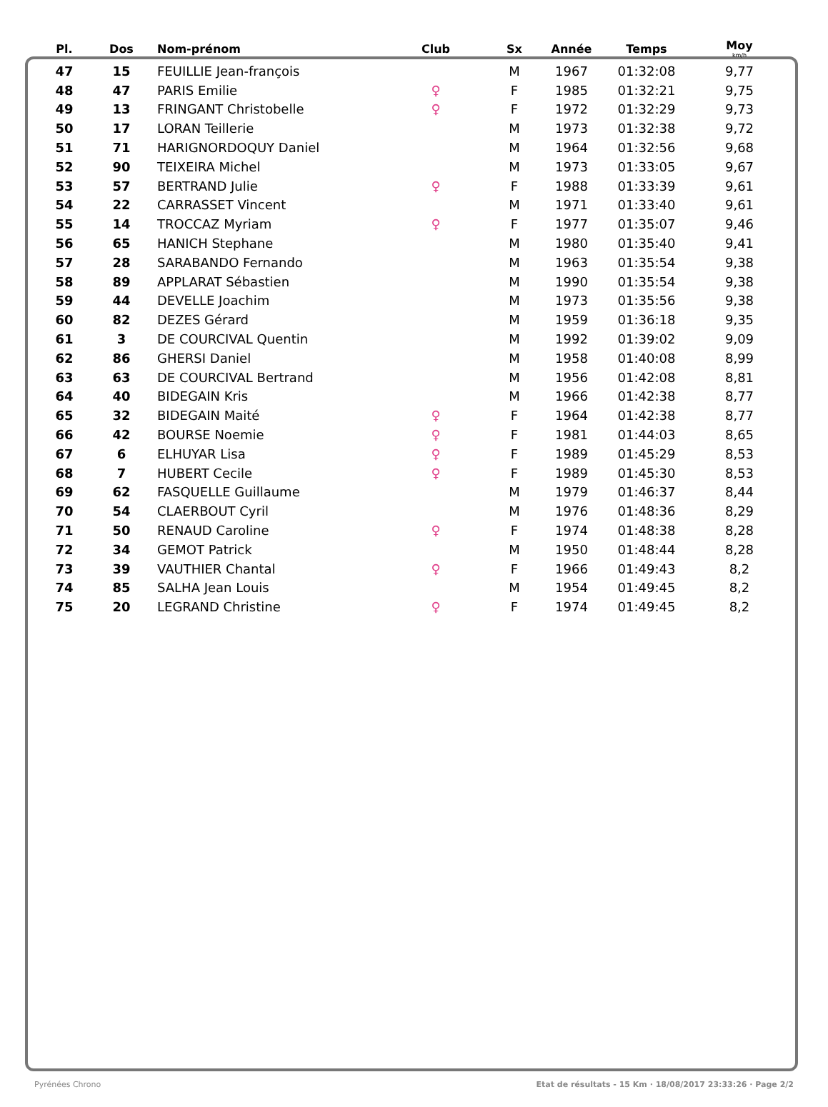| Pl. | Dos | Nom-prénom | Club | Sx | Année | Temps | Moy km/h |
| --- | --- | --- | --- | --- | --- | --- | --- |
| 47 | 15 | FEUILLIE Jean-françois | | M | 1967 | 01:32:08 | 9,77 |
| 48 | 47 | PARIS Emilie | ♀ | F | 1985 | 01:32:21 | 9,75 |
| 49 | 13 | FRINGANT Christobelle | ♀ | F | 1972 | 01:32:29 | 9,73 |
| 50 | 17 | LORAN Teillerie | | M | 1973 | 01:32:38 | 9,72 |
| 51 | 71 | HARIGNORDOQUY Daniel | | M | 1964 | 01:32:56 | 9,68 |
| 52 | 90 | TEIXEIRA Michel | | M | 1973 | 01:33:05 | 9,67 |
| 53 | 57 | BERTRAND Julie | ♀ | F | 1988 | 01:33:39 | 9,61 |
| 54 | 22 | CARRASSET Vincent | | M | 1971 | 01:33:40 | 9,61 |
| 55 | 14 | TROCCAZ Myriam | ♀ | F | 1977 | 01:35:07 | 9,46 |
| 56 | 65 | HANICH Stephane | | M | 1980 | 01:35:40 | 9,41 |
| 57 | 28 | SARABANDO Fernando | | M | 1963 | 01:35:54 | 9,38 |
| 58 | 89 | APPLARAT Sébastien | | M | 1990 | 01:35:54 | 9,38 |
| 59 | 44 | DEVELLE Joachim | | M | 1973 | 01:35:56 | 9,38 |
| 60 | 82 | DEZES Gérard | | M | 1959 | 01:36:18 | 9,35 |
| 61 | 3 | DE COURCIVAL Quentin | | M | 1992 | 01:39:02 | 9,09 |
| 62 | 86 | GHERSI Daniel | | M | 1958 | 01:40:08 | 8,99 |
| 63 | 63 | DE COURCIVAL Bertrand | | M | 1956 | 01:42:08 | 8,81 |
| 64 | 40 | BIDEGAIN Kris | | M | 1966 | 01:42:38 | 8,77 |
| 65 | 32 | BIDEGAIN Maité | ♀ | F | 1964 | 01:42:38 | 8,77 |
| 66 | 42 | BOURSE Noemie | ♀ | F | 1981 | 01:44:03 | 8,65 |
| 67 | 6 | ELHUYAR Lisa | ♀ | F | 1989 | 01:45:29 | 8,53 |
| 68 | 7 | HUBERT Cecile | ♀ | F | 1989 | 01:45:30 | 8,53 |
| 69 | 62 | FASQUELLE Guillaume | | M | 1979 | 01:46:37 | 8,44 |
| 70 | 54 | CLAERBOUT Cyril | | M | 1976 | 01:48:36 | 8,29 |
| 71 | 50 | RENAUD Caroline | ♀ | F | 1974 | 01:48:38 | 8,28 |
| 72 | 34 | GEMOT Patrick | | M | 1950 | 01:48:44 | 8,28 |
| 73 | 39 | VAUTHIER Chantal | ♀ | F | 1966 | 01:49:43 | 8,2 |
| 74 | 85 | SALHA Jean Louis | | M | 1954 | 01:49:45 | 8,2 |
| 75 | 20 | LEGRAND Christine | ♀ | F | 1974 | 01:49:45 | 8,2 |
Pyrénées Chrono Etat de résultats - 15 Km · 18/08/2017 23:33:26 · Page 2/2